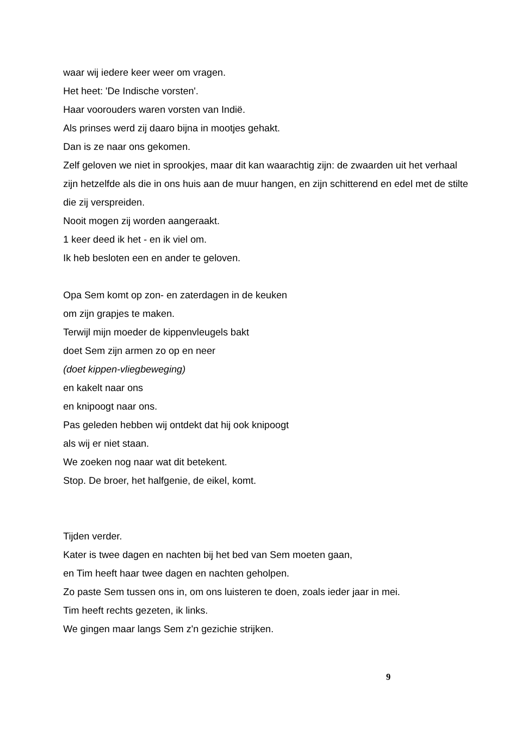waar wij iedere keer weer om vragen.
Het heet: 'De Indische vorsten'.
Haar voorouders waren vorsten van Indië.
Als prinses werd zij daaro bijna in mootjes gehakt.
Dan is ze naar ons gekomen.
Zelf geloven we niet in sprookjes, maar dit kan waarachtig zijn: de zwaarden uit het verhaal zijn hetzelfde als die in ons huis aan de muur hangen, en zijn schitterend en edel met de stilte die zij verspreiden.
Nooit mogen zij worden aangeraakt.
1 keer deed ik het - en ik viel om.
Ik heb besloten een en ander te geloven.
Opa Sem komt op zon- en zaterdagen in de keuken
om zijn grapjes te maken.
Terwijl mijn moeder de kippenvleugels bakt
doet Sem zijn armen zo op en neer
(doet kippen-vliegbeweging)
en kakelt naar ons
en knipoogt naar ons.
Pas geleden hebben wij ontdekt dat hij ook knipoogt
als wij er niet staan.
We zoeken nog naar wat dit betekent.
Stop. De broer, het halfgenie, de eikel, komt.
Tijden verder.
Kater is twee dagen en nachten bij het bed van Sem moeten gaan,
en Tim heeft haar twee dagen en nachten geholpen.
Zo paste Sem tussen ons in, om ons luisteren te doen, zoals ieder jaar in mei.
Tim heeft rechts gezeten, ik links.
We gingen maar langs Sem z'n gezichie strijken.
9